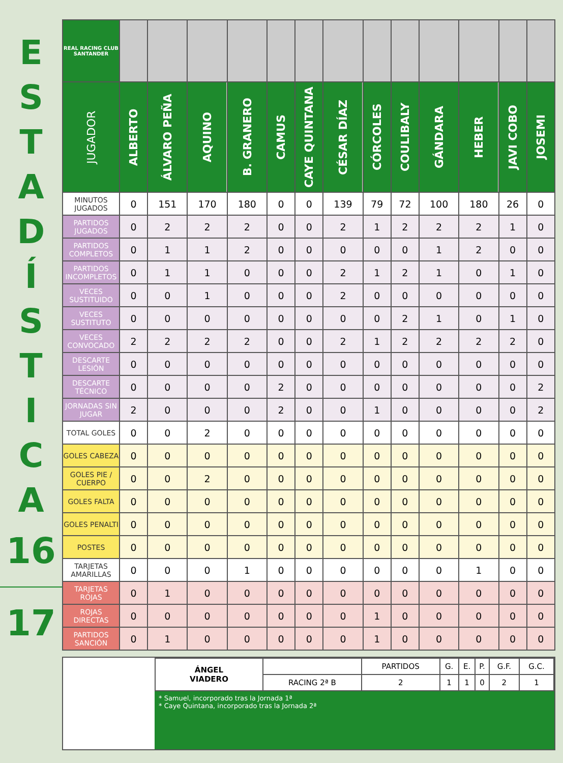E
S
T
A
D
Í
S
T
I
C
A
16
17
| REAL RACING CLUB SANTANDER | | | | | | | | | | | | | |
| --- | --- | --- | --- | --- | --- | --- | --- | --- | --- | --- | --- | --- | --- |
| JUGADOR | ALBERTO | ÁLVARO PEÑA | AQUINO | B. GRANERO | CAMUS | CAYE QUINTANA | CÉSAR DÍAZ | CÓRCOLES | COULIBALY | GÁNDARA | HEBER | JAVI COBO | JOSEMI |
| MINUTOS JUGADOS | 0 | 151 | 170 | 180 | 0 | 0 | 139 | 79 | 72 | 100 | 180 | 26 | 0 |
| PARTIDOS JUGADOS | 0 | 2 | 2 | 2 | 0 | 0 | 2 | 1 | 2 | 2 | 2 | 1 | 0 |
| PARTIDOS COMPLETOS | 0 | 1 | 1 | 2 | 0 | 0 | 0 | 0 | 0 | 1 | 2 | 0 | 0 |
| PARTIDOS INCOMPLETOS | 0 | 1 | 1 | 0 | 0 | 0 | 2 | 1 | 2 | 1 | 0 | 1 | 0 |
| VECES SUSTITUIDO | 0 | 0 | 1 | 0 | 0 | 0 | 2 | 0 | 0 | 0 | 0 | 0 | 0 |
| VECES SUSTITUTO | 0 | 0 | 0 | 0 | 0 | 0 | 0 | 0 | 2 | 1 | 0 | 1 | 0 |
| VECES CONVOCADO | 2 | 2 | 2 | 2 | 0 | 0 | 2 | 1 | 2 | 2 | 2 | 2 | 0 |
| DESCARTE LESIÓN | 0 | 0 | 0 | 0 | 0 | 0 | 0 | 0 | 0 | 0 | 0 | 0 | 0 |
| DESCARTE TÉCNICO | 0 | 0 | 0 | 0 | 2 | 0 | 0 | 0 | 0 | 0 | 0 | 0 | 2 |
| JORNADAS SIN JUGAR | 2 | 0 | 0 | 0 | 2 | 0 | 0 | 1 | 0 | 0 | 0 | 0 | 2 |
| TOTAL GOLES | 0 | 0 | 2 | 0 | 0 | 0 | 0 | 0 | 0 | 0 | 0 | 0 | 0 |
| GOLES CABEZA | 0 | 0 | 0 | 0 | 0 | 0 | 0 | 0 | 0 | 0 | 0 | 0 | 0 |
| GOLES PIE / CUERPO | 0 | 0 | 2 | 0 | 0 | 0 | 0 | 0 | 0 | 0 | 0 | 0 | 0 |
| GOLES FALTA | 0 | 0 | 0 | 0 | 0 | 0 | 0 | 0 | 0 | 0 | 0 | 0 | 0 |
| GOLES PENALTI | 0 | 0 | 0 | 0 | 0 | 0 | 0 | 0 | 0 | 0 | 0 | 0 | 0 |
| POSTES | 0 | 0 | 0 | 0 | 0 | 0 | 0 | 0 | 0 | 0 | 0 | 0 | 0 |
| TARJETAS AMARILLAS | 0 | 0 | 0 | 1 | 0 | 0 | 0 | 0 | 0 | 0 | 1 | 0 | 0 |
| TARJETAS ROJAS | 0 | 1 | 0 | 0 | 0 | 0 | 0 | 0 | 0 | 0 | 0 | 0 | 0 |
| ROJAS DIRECTAS | 0 | 0 | 0 | 0 | 0 | 0 | 0 | 1 | 0 | 0 | 0 | 0 | 0 |
| PARTIDOS SANCIÓN | 0 | 1 | 0 | 0 | 0 | 0 | 0 | 1 | 0 | 0 | 0 | 0 | 0 |
| ÁNGEL VIADERO | | PARTIDOS | G. | E. | P. | G.F. | G.C. |
| | RACING 2ª B | 2 | 1 | 1 | 0 | 2 | 1 |
* Samuel, incorporado tras la Jornada 1ª
* Caye Quintana, incorporado tras la Jornada 2ª